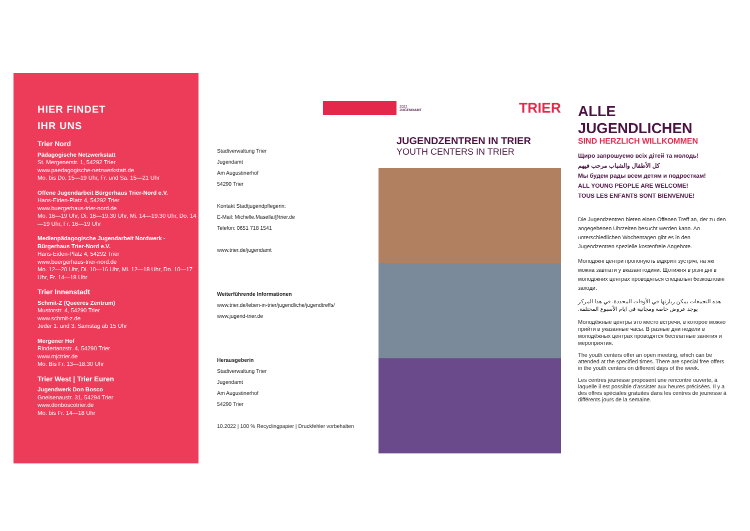HIER FINDET
IHR UNS
Trier Nord
Pädagogische Netzwerkstatt
St. Mergenerstr. 1, 54292 Trier
www.paedagogische-netzwerkstatt.de
Mo. bis Do. 15—19 Uhr, Fr. und Sa. 15—21 Uhr
Offene Jugendarbeit Bürgerhaus Trier-Nord e.V.
Hans-Eiden-Platz 4, 54292 Trier
www.buergerhaus-trier-nord.de
Mo. 16—19 Uhr, Di. 16—19.30 Uhr, Mi. 14—19.30 Uhr, Do. 14—19 Uhr, Fr. 16—19 Uhr
Medienpädagogische Jugendarbeit Nordwerk - Bürgerhaus Trier-Nord e.V.
Hans-Eiden-Platz 4, 54292 Trier
www.buergerhaus-trier-nord.de
Mo. 12—20 Uhr, Di. 10—16 Uhr, Mi. 12—18 Uhr, Do. 10—17 Uhr, Fr. 14—18 Uhr
Trier Innenstadt
Schmit-Z (Queeres Zentrum)
Mustorstr. 4, 54290 Trier
www.schmit-z.de
Jeder 1. und 3. Samstag ab 15 Uhr
Mergener Hof
Rindertanzstr. 4, 54290 Trier
www.mjctrier.de
Mo. Bis Fr. 13—18.30 Uhr
Trier West | Trier Euren
Jugendwerk Don Bosco
Gneisenaustr. 31, 54294 Trier
www.donboscotrier.de
Mo. bis Fr. 14—18 Uhr
Stadtverwaltung Trier
Jugendamt
Am Augustinerhof
54290 Trier
Kontakt Stadtjugendpflegerin:
E-Mail: Michelle.Masella@trier.de
Telefon: 0651 718 1541
www.trier.de/jugendamt
Weiterführende Informationen
www.trier.de/leben-in-trier/jugendliche/jugendtreffs/
www.jugend-trier.de
Herausgeberin
Stadtverwaltung Trier
Jugendamt
Am Augustinerhof
54290 Trier
10.2022 | 100 % Recyclingpapier | Druckfehler vorbehalten
2022
JUGENDAMT
TRIER
JUGENDZENTREN IN TRIER
YOUTH CENTERS IN TRIER
ALLE JUGENDLICHEN
SIND HERZLICH WILLKOMMEN
Щиро запрошуємо всіх дітей та молодь!
كل الأطفال والشباب مرحب فيهم
Мы будем рады всем детям и подросткам!
ALL YOUNG PEOPLE ARE WELCOME!
TOUS LES ENFANTS SONT BIENVENUE!
Die Jugendzentren bieten einen Offenen Treff an, der zu den angegebenen Uhrzeiten besucht werden kann. An unterschiedlichen Wochentagen gibt es in den Jugendzentren spezielle kostenfreie Angebote.
Молодіжні центри пропонують відкриті зустрічі, на які можна завітати у вказані години. Щотижня в різні дні в молодіжних центрах проводяться спеціальні безкоштовні заходи.
هذه التجمعات يمكن زيارتها في الأوقات المحددة. في هذا المركز يوجد عروض خاصة ومجانية في ايام الأسبوع المختلفة.
Молодёжные центры это место встречи, в которое можно прийти в указанные часы. В разные дни недели в молодёжных центрах проводятся бесплатные занятия и мероприятия.
The youth centers offer an open meeting, which can be attended at the specified times. There are special free offers in the youth centers on different days of the week.
Les centres jeunesse proposent une rencontre ouverte, à laquelle il est possible d'assister aux heures précisées. Il y a des offres spéciales gratuites dans les centres de jeunesse à différents jours de la semaine.